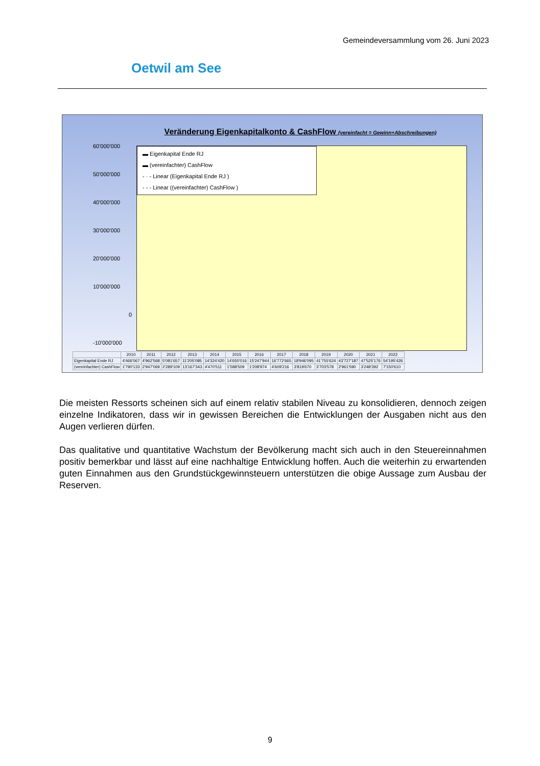Gemeindeversammlung vom 26. Juni 2023
Oetwil am See
Veränderung Eigenkapitalkonto & CashFlow (vereinfacht = Gewinn+Abschreibungen)
60'000'000
50'000'000
40'000'000
30'000'000
20'000'000
10'000'000
0
-10'000'000
▬ Eigenkapital Ende RJ
▬ (vereinfachter) CashFlow
- · - Linear (Eigenkapital Ende RJ )
- - - Linear ((vereinfachter) CashFlow )
| | 2010 | 2011 | 2012 | 2013 | 2014 | 2015 | 2016 | 2017 | 2018 | 2019 | 2020 | 2021 | 2022 |
| --- | --- | --- | --- | --- | --- | --- | --- | --- | --- | --- | --- | --- | --- |
| Eigenkapital Ende RJ | 4'466'067 | 4'962'568 | 5'081'657 | 11'205'085 | 14'324'420 | 14'650'016 | 15'247'944 | 16'772'665 | 18'946'095 | 41'755'624 | 43'727'187 | 47'525'176 | 54'195'426 |
| (vereinfachter) CashFlow | 1'790'133 | 2'947'069 | 2'289'109 | 13'167'343 | 4'470'511 | 1'588'509 | 1'208'974 | 4'609'216 | 3'819'670 | 3'703'578 | 2'961'590 | 3'248'392 | 7'150'610 |
Die meisten Ressorts scheinen sich auf einem relativ stabilen Niveau zu konsolidieren, dennoch zeigen einzelne Indikatoren, dass wir in gewissen Bereichen die Entwicklungen der Ausgaben nicht aus den Augen verlieren dürfen.
Das qualitative und quantitative Wachstum der Bevölkerung macht sich auch in den Steuerein­nahmen positiv bemerkbar und lässt auf eine nachhaltige Entwicklung hoffen. Auch die weiterhin zu erwartenden guten Einnahmen aus den Grundstückgewinnsteuern unterstützen die obige Aussage zum Ausbau der Reserven.
9